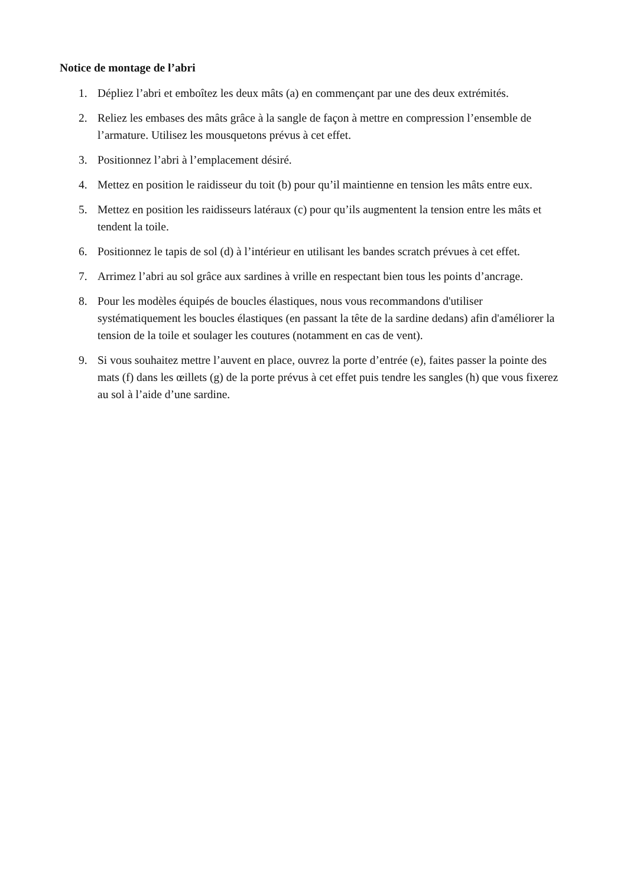Notice de montage de l’abri
1. Dépliez l’abri et emboîtez les deux mâts (a) en commençant par une des deux extrémités.
2. Reliez les embases des mâts grâce à la sangle de façon à mettre en compression l’ensemble de l’armature. Utilisez les mousquetons prévus à cet effet.
3. Positionnez l’abri à l’emplacement désiré.
4. Mettez en position le raidisseur du toit (b) pour qu’il maintienne en tension les mâts entre eux.
5. Mettez en position les raidisseurs latéraux (c) pour qu’ils augmentent la tension entre les mâts et tendent la toile.
6. Positionnez le tapis de sol (d) à l’intérieur en utilisant les bandes scratch prévues à cet effet.
7. Arrimez l’abri au sol grâce aux sardines à vrille en respectant bien tous les points d’ancrage.
8. Pour les modèles équipés de boucles élastiques, nous vous recommandons d'utiliser systématiquement les boucles élastiques (en passant la tête de la sardine dedans) afin d'améliorer la tension de la toile et soulager les coutures (notamment en cas de vent).
9. Si vous souhaitez mettre l’auvent en place, ouvrez la porte d’entrée (e), faites passer la pointe des mats (f) dans les œillets (g) de la porte prévus à cet effet puis tendre les sangles (h) que vous fixerez au sol à l’aide d’une sardine.